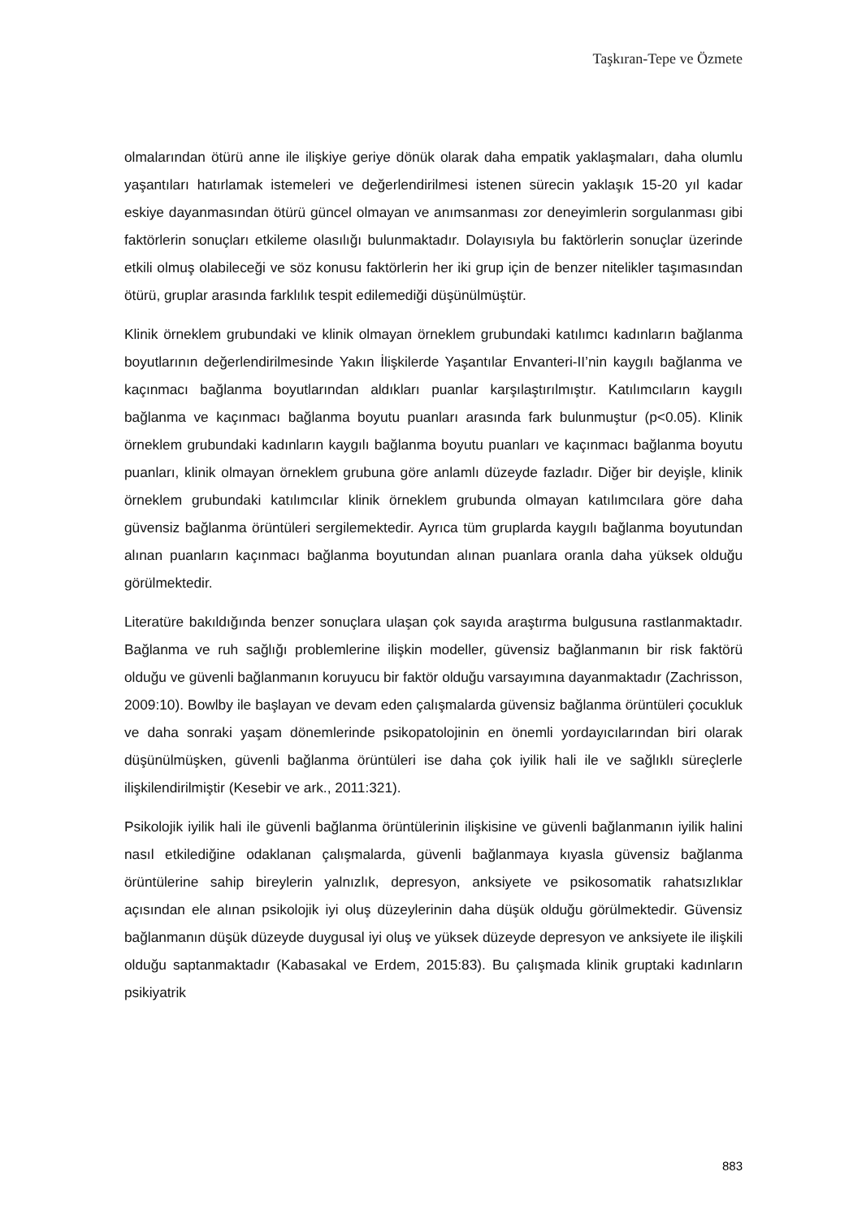Taşkıran-Tepe ve Özmete
olmalarından ötürü anne ile ilişkiye geriye dönük olarak daha empatik yaklaşmaları, daha olumlu yaşantıları hatırlamak istemeleri ve değerlendirilmesi istenen sürecin yaklaşık 15-20 yıl kadar eskiye dayanmasından ötürü güncel olmayan ve anımsanması zor deneyimlerin sorgulanması gibi faktörlerin sonuçları etkileme olasılığı bulunmaktadır. Dolayısıyla bu faktörlerin sonuçlar üzerinde etkili olmuş olabileceği ve söz konusu faktörlerin her iki grup için de benzer nitelikler taşımasından ötürü, gruplar arasında farklılık tespit edilemediği düşünülmüştür.
Klinik örneklem grubundaki ve klinik olmayan örneklem grubundaki katılımcı kadınların bağlanma boyutlarının değerlendirilmesinde Yakın İlişkilerde Yaşantılar Envanteri-II’nin kaygılı bağlanma ve kaçınmacı bağlanma boyutlarından aldıkları puanlar karşılaştırılmıştır. Katılımcıların kaygılı bağlanma ve kaçınmacı bağlanma boyutu puanları arasında fark bulunmuştur (p<0.05). Klinik örneklem grubundaki kadınların kaygılı bağlanma boyutu puanları ve kaçınmacı bağlanma boyutu puanları, klinik olmayan örneklem grubuna göre anlamlı düzeyde fazladır. Diğer bir deyişle, klinik örneklem grubundaki katılımcılar klinik örneklem grubunda olmayan katılımcılara göre daha güvensiz bağlanma örüntüleri sergilemektedir. Ayrıca tüm gruplarda kaygılı bağlanma boyutundan alınan puanların kaçınmacı bağlanma boyutundan alınan puanlara oranla daha yüksek olduğu görülmektedir.
Literatüre bakıldığında benzer sonuçlara ulaşan çok sayıda araştırma bulgusuna rastlanmaktadır. Bağlanma ve ruh sağlığı problemlerine ilişkin modeller, güvensiz bağlanmanın bir risk faktörü olduğu ve güvenli bağlanmanın koruyucu bir faktör olduğu varsayımına dayanmaktadır (Zachrisson, 2009:10). Bowlby ile başlayan ve devam eden çalışmalarda güvensiz bağlanma örüntüleri çocukluk ve daha sonraki yaşam dönemlerinde psikopatolojinin en önemli yordayıcılarından biri olarak düşünülmüşken, güvenli bağlanma örüntüleri ise daha çok iyilik hali ile ve sağlıklı süreçlerle ilişkilendirilmiştir (Kesebir ve ark., 2011:321).
Psikolojik iyilik hali ile güvenli bağlanma örüntülerinin ilişkisine ve güvenli bağlanmanın iyilik halini nasıl etkilediğine odaklanan çalışmalarda, güvenli bağlanmaya kıyasla güvensiz bağlanma örüntülerine sahip bireylerin yalnızlık, depresyon, anksiyete ve psikosomatik rahatsızlıklar açısından ele alınan psikolojik iyi oluş düzeylerinin daha düşük olduğu görülmektedir. Güvensiz bağlanmanın düşük düzeyde duygusal iyi oluş ve yüksek düzeyde depresyon ve anksiyete ile ilişkili olduğu saptanmaktadır (Kabasakal ve Erdem, 2015:83). Bu çalışmada klinik gruptaki kadınların psikiyatrik
883